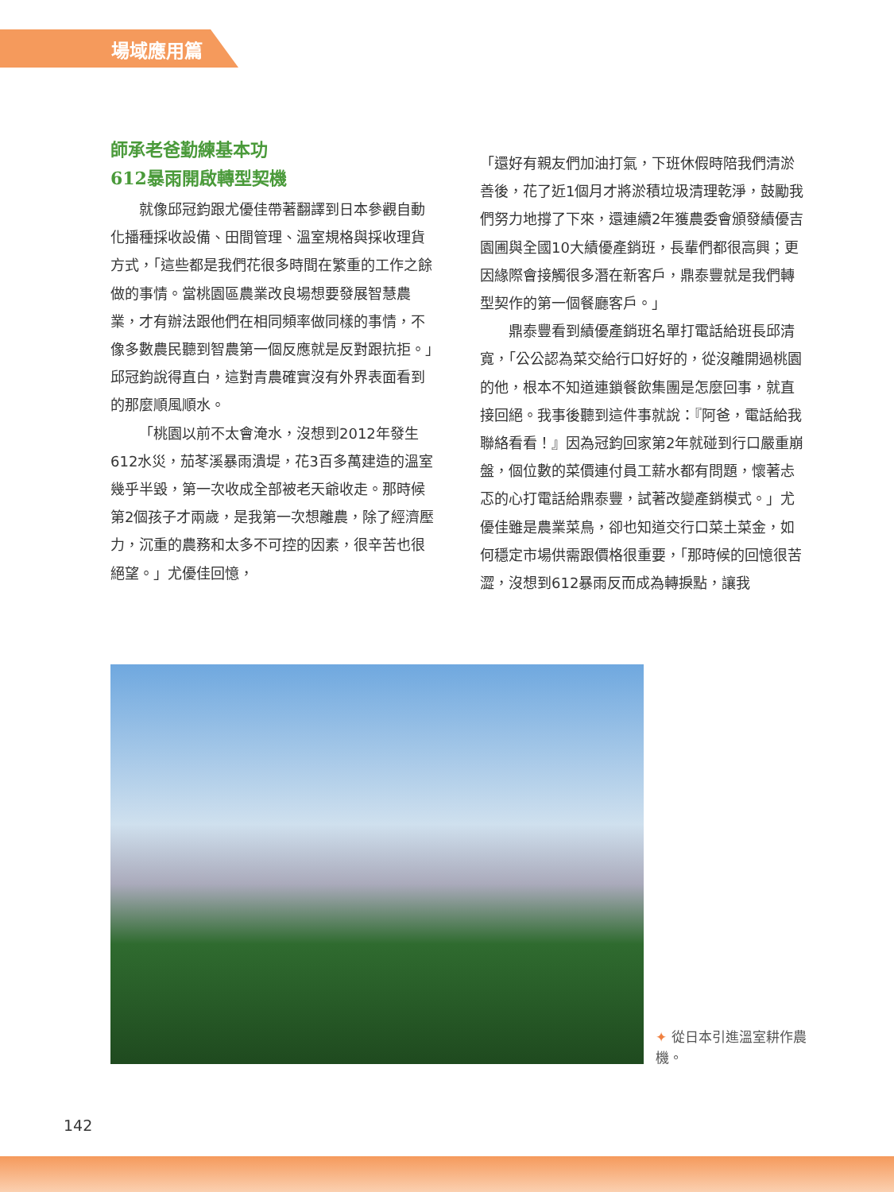場域應用篇
師承老爸勤練基本功
612暴雨開啟轉型契機
就像邱冠鈞跟尤優佳帶著翻譯到日本參觀自動化播種採收設備、田間管理、溫室規格與採收理貨方式，「這些都是我們花很多時間在繁重的工作之餘做的事情。當桃園區農業改良場想要發展智慧農業，才有辦法跟他們在相同頻率做同樣的事情，不像多數農民聽到智農第一個反應就是反對跟抗拒。」邱冠鈞說得直白，這對青農確實沒有外界表面看到的那麼順風順水。
「桃園以前不太會淹水，沒想到2012年發生612水災，茄苳溪暴雨潰堤，花3百多萬建造的溫室幾乎半毀，第一次收成全部被老天爺收走。那時候第2個孩子才兩歲，是我第一次想離農，除了經濟壓力，沉重的農務和太多不可控的因素，很辛苦也很絕望。」尤優佳回憶，
「還好有親友們加油打氣，下班休假時陪我們清淤善後，花了近1個月才將淤積垃圾清理乾淨，鼓勵我們努力地撐了下來，還連續2年獲農委會頒發績優吉園圃與全國10大績優產銷班，長輩們都很高興；更因緣際會接觸很多潛在新客戶，鼎泰豐就是我們轉型契作的第一個餐廳客戶。」
鼎泰豐看到績優產銷班名單打電話給班長邱清寬，「公公認為菜交給行口好好的，從沒離開過桃園的他，根本不知道連鎖餐飲集團是怎麼回事，就直接回絕。我事後聽到這件事就說：『阿爸，電話給我聯絡看看！』因為冠鈞回家第2年就碰到行口嚴重崩盤，個位數的菜價連付員工薪水都有問題，懷著忐忑的心打電話給鼎泰豐，試著改變產銷模式。」尤優佳雖是農業菜鳥，卻也知道交行口菜土菜金，如何穩定市場供需跟價格很重要，「那時候的回憶很苦澀，沒想到612暴雨反而成為轉捩點，讓我
✦ 從日本引進溫室耕作農機。
142